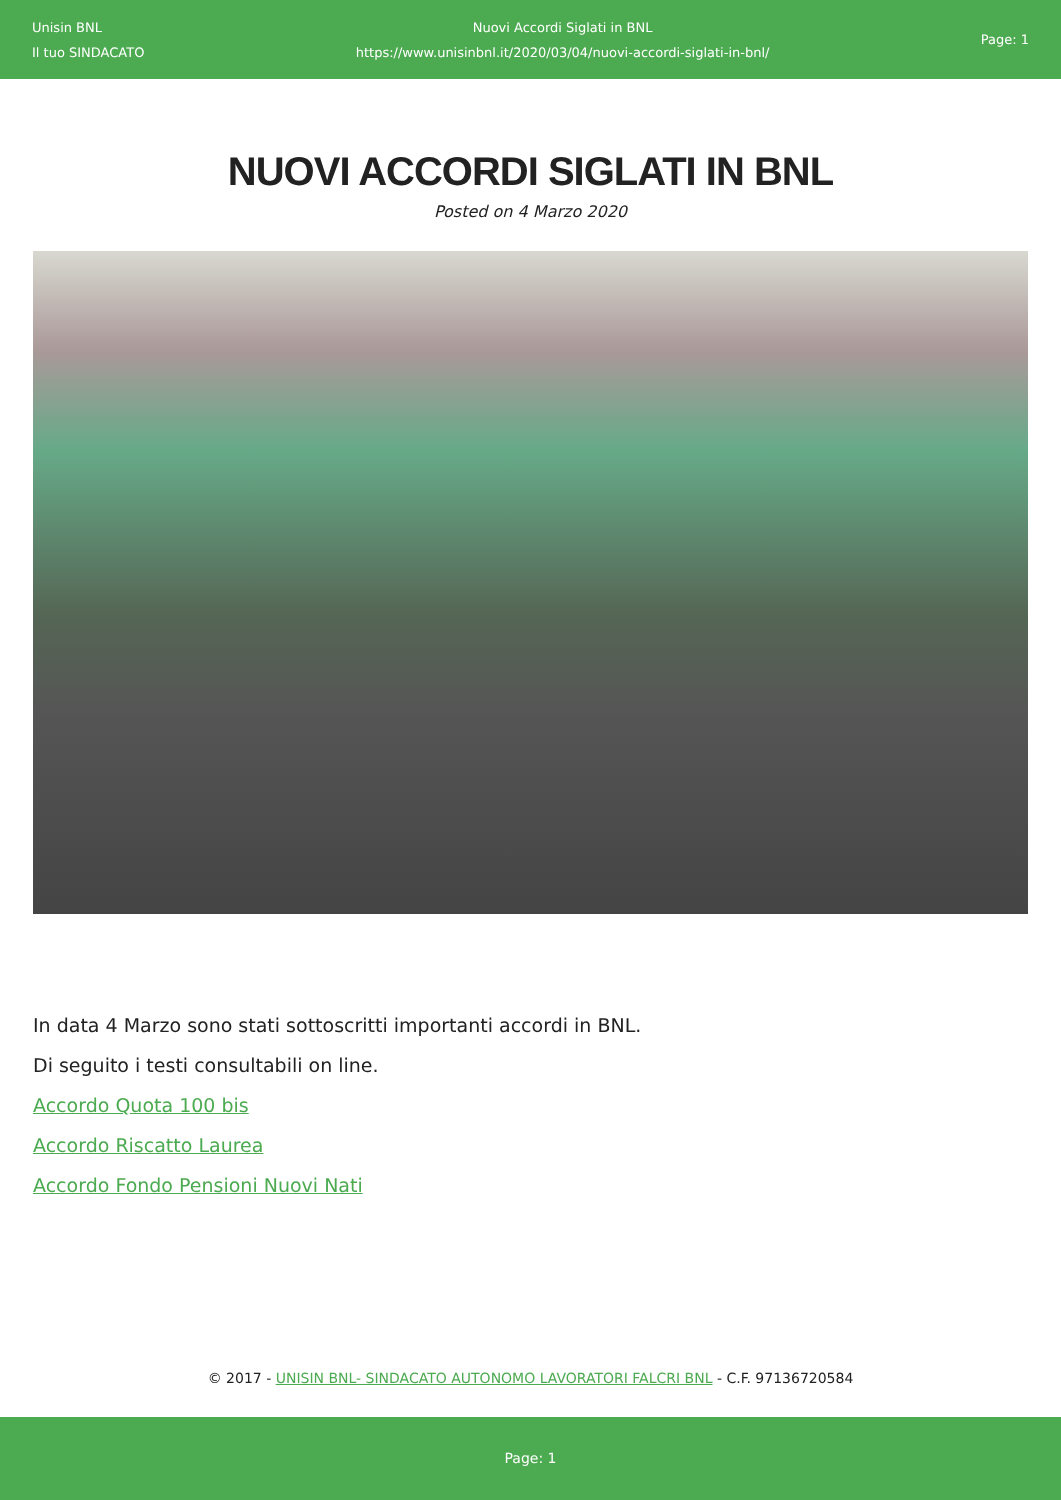Unisin BNL
Il tuo SINDACATO
Nuovi Accordi Siglati in BNL
https://www.unisinbnl.it/2020/03/04/nuovi-accordi-siglati-in-bnl/
Page: 1
NUOVI ACCORDI SIGLATI IN BNL
Posted on 4 Marzo 2020
In data 4 Marzo sono stati sottoscritti importanti accordi in BNL.
Di seguito i testi consultabili on line.
Accordo Quota 100 bis
Accordo Riscatto Laurea
Accordo Fondo Pensioni Nuovi Nati
© 2017 - UNISIN BNL- SINDACATO AUTONOMO LAVORATORI FALCRI BNL - C.F. 97136720584
Page: 1